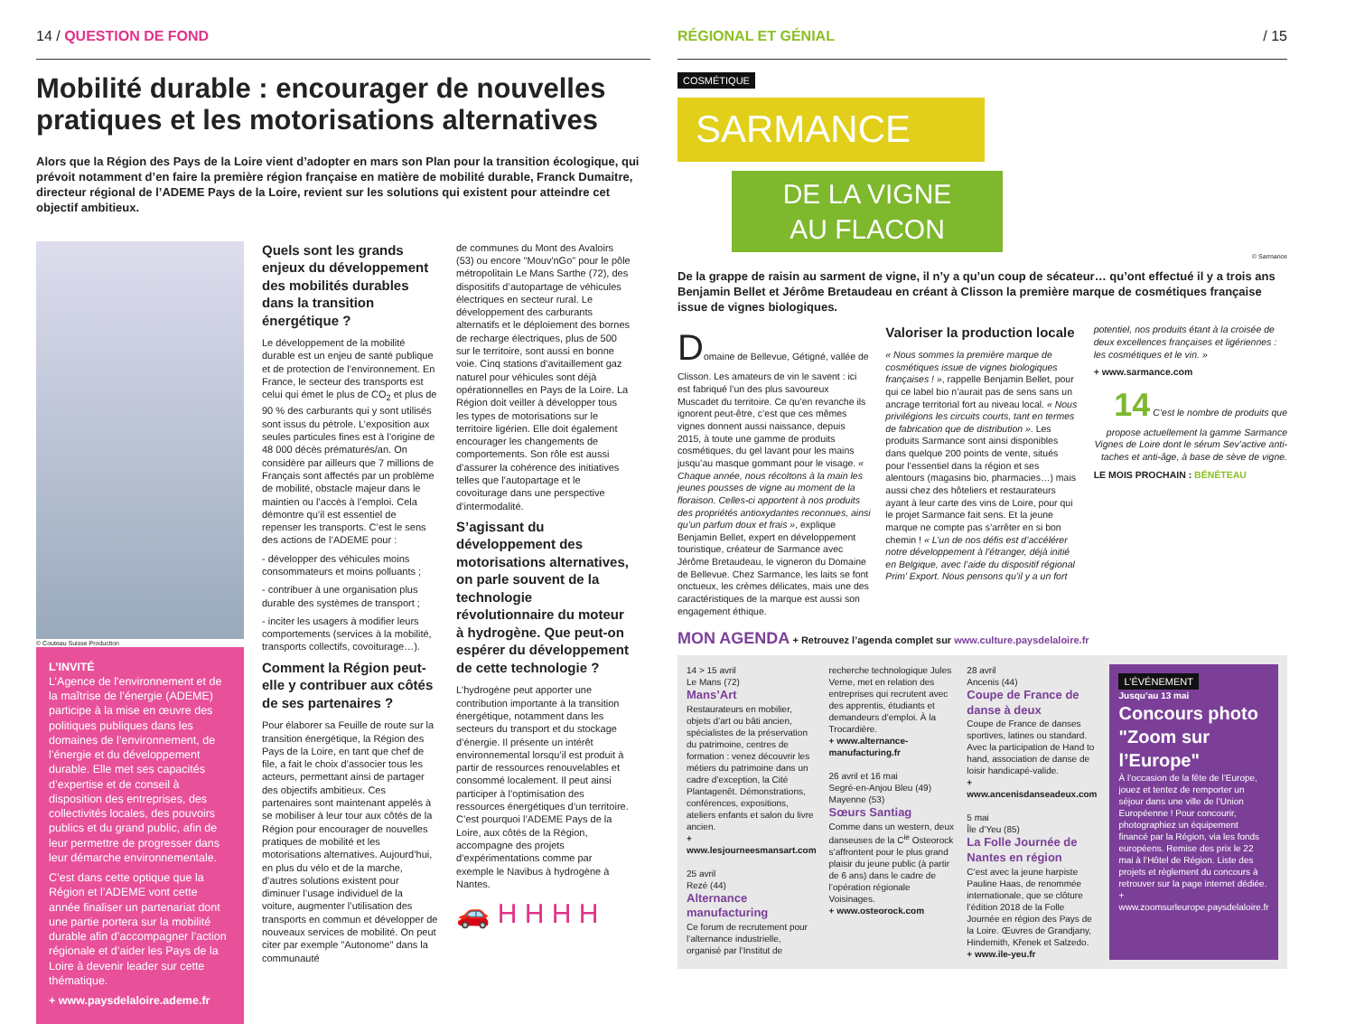14 / QUESTION DE FOND
Mobilité durable : encourager de nouvelles pratiques et les motorisations alternatives
Alors que la Région des Pays de la Loire vient d’adopter en mars son Plan pour la transition écologique, qui prévoit notamment d’en faire la première région française en matière de mobilité durable, Franck Dumaitre, directeur régional de l’ADEME Pays de la Loire, revient sur les solutions qui existent pour atteindre cet objectif ambitieux.
© Couteau Suisse Production
L’INVITÉ
L’Agence de l'environnement et de la maîtrise de l’énergie (ADEME) participe à la mise en œuvre des politiques publiques dans les domaines de l’environnement, de l’énergie et du développement durable. Elle met ses capacités d’expertise et de conseil à disposition des entreprises, des collectivités locales, des pouvoirs publics et du grand public, afin de leur permettre de progresser dans leur démarche environnementale.
C’est dans cette optique que la Région et l’ADEME vont cette année finaliser un partenariat dont une partie portera sur la mobilité durable afin d’accompagner l’action régionale et d’aider les Pays de la Loire à devenir leader sur cette thématique.
+ www.paysdelaloire.ademe.fr
Quels sont les grands enjeux du développement des mobilités durables dans la transition énergétique ?
Le développement de la mobilité durable est un enjeu de santé publique et de protection de l’environnement. En France, le secteur des transports est celui qui émet le plus de CO<sub>2</sub> et plus de 90 % des carburants qui y sont utilisés sont issus du pétrole. L’exposition aux seules particules fines est à l’origine de 48 000 décès prématurés/an. On considère par ailleurs que 7 millions de Français sont affectés par un problème de mobilité, obstacle majeur dans le maintien ou l’accès à l’emploi. Cela démontre qu’il est essentiel de repenser les transports. C’est le sens des actions de l’ADEME pour :
- développer des véhicules moins consommateurs et moins polluants ;
- contribuer à une organisation plus durable des systèmes de transport ;
- inciter les usagers à modifier leurs comportements (services à la mobilité, transports collectifs, covoiturage…).
Comment la Région peut-elle y contribuer aux côtés de ses partenaires ?
Pour élaborer sa Feuille de route sur la transition énergétique, la Région des Pays de la Loire, en tant que chef de file, a fait le choix d’associer tous les acteurs, permettant ainsi de partager des objectifs ambitieux. Ces partenaires sont maintenant appelés à se mobiliser à leur tour aux côtés de la Région pour encourager de nouvelles pratiques de mobilité et les motorisations alternatives. Aujourd’hui, en plus du vélo et de la marche, d’autres solutions existent pour diminuer l’usage individuel de la voiture, augmenter l’utilisation des transports en commun et développer de nouveaux services de mobilité. On peut citer par exemple "Autonome" dans la communauté
de communes du Mont des Avaloirs (53) ou encore "Mouv'nGo" pour le pôle métropolitain Le Mans Sarthe (72), des dispositifs d’autopartage de véhicules électriques en secteur rural. Le développement des carburants alternatifs et le déploiement des bornes de recharge électriques, plus de 500 sur le territoire, sont aussi en bonne voie. Cinq stations d’avitaillement gaz naturel pour véhicules sont déjà opérationnelles en Pays de la Loire. La Région doit veiller à développer tous les types de motorisations sur le territoire ligérien. Elle doit également encourager les changements de comportements. Son rôle est aussi d’assurer la cohérence des initiatives telles que l’autopartage et le covoiturage dans une perspective d’intermodalité.
S’agissant du développement des motorisations alternatives, on parle souvent de la technologie révolutionnaire du moteur à hydrogène. Que peut-on espérer du développement de cette technologie ?
L'hydrogène peut apporter une contribution importante à la transition énergétique, notamment dans les secteurs du transport et du stockage d’énergie. Il présente un intérêt environnemental lorsqu’il est produit à partir de ressources renouvelables et consommé localement. Il peut ainsi participer à l’optimisation des ressources énergétiques d’un territoire. C’est pourquoi l’ADEME Pays de la Loire, aux côtés de la Région, accompagne des projets d’expérimentations comme par exemple le Navibus à hydrogène à Nantes.
🚗 H H H H
RÉGIONAL ET GÉNIAL / 15
COSMÉTIQUE
SARMANCE
DE LA VIGNE AU FLACON
© Sarmance
De la grappe de raisin au sarment de vigne, il n’y a qu’un coup de sécateur… qu’ont effectué il y a trois ans Benjamin Bellet et Jérôme Bretaudeau en créant à Clisson la première marque de cosmétiques française issue de vignes biologiques.
Domaine de Bellevue, Gétigné, vallée de Clisson. Les amateurs de vin le savent : ici est fabriqué l’un des plus savoureux Muscadet du territoire. Ce qu’en revanche ils ignorent peut-être, c’est que ces mêmes vignes donnent aussi naissance, depuis 2015, à toute une gamme de produits cosmétiques, du gel lavant pour les mains jusqu’au masque gommant pour le visage. « Chaque année, nous récoltons à la main les jeunes pousses de vigne au moment de la floraison. Celles-ci apportent à nos produits des propriétés antioxydantes reconnues, ainsi qu’un parfum doux et frais », explique Benjamin Bellet, expert en développement touristique, créateur de Sarmance avec Jérôme Bretaudeau, le vigneron du Domaine de Bellevue. Chez Sarmance, les laits se font onctueux, les crèmes délicates, mais une des caractéristiques de la marque est aussi son engagement éthique.
Valoriser la production locale
« Nous sommes la première marque de cosmétiques issue de vignes biologiques françaises ! », rappelle Benjamin Bellet, pour qui ce label bio n’aurait pas de sens sans un ancrage territorial fort au niveau local. « Nous privilégions les circuits courts, tant en termes de fabrication que de distribution ». Les produits Sarmance sont ainsi disponibles dans quelque 200 points de vente, situés pour l’essentiel dans la région et ses alentours (magasins bio, pharmacies…) mais aussi chez des hôteliers et restaurateurs ayant à leur carte des vins de Loire, pour qui le projet Sarmance fait sens. Et la jeune marque ne compte pas s’arrêter en si bon chemin ! « L’un de nos défis est d’accélérer notre développement à l’étranger, déjà initié en Belgique, avec l’aide du dispositif régional Prim' Export. Nous pensons qu’il y a un fort
potentiel, nos produits étant à la croisée de deux excellences françaises et ligériennes : les cosmétiques et le vin. »
+ www.sarmance.com
14 C’est le nombre de produits que propose actuellement la gamme Sarmance Vignes de Loire dont le sérum Sev’active anti-taches et anti-âge, à base de sève de vigne.
LE MOIS PROCHAIN : BÉNÉTEAU
MON AGENDA + Retrouvez l’agenda complet sur www.culture.paysdelaloire.fr
14 > 15 avril
Le Mans (72)
Mans’Art
Restaurateurs en mobilier, objets d’art ou bâti ancien, spécialistes de la préservation du patrimoine, centres de formation : venez découvrir les métiers du patrimoine dans un cadre d’exception, la Cité Plantagenêt. Démonstrations, conférences, expositions, ateliers enfants et salon du livre ancien.
+ www.lesjourneesmansart.com
25 avril
Rezé (44)
Alternance manufacturing
Ce forum de recrutement pour l’alternance industrielle, organisé par l’Institut de
recherche technologique Jules Verne, met en relation des entreprises qui recrutent avec des apprentis, étudiants et demandeurs d’emploi. À la Trocardière.
+ www.alternance-manufacturing.fr
26 avril et 16 mai
Segré-en-Anjou Bleu (49)
Mayenne (53)
Sœurs Santiag
Comme dans un western, deux danseuses de la C<sup>ie</sup> Osteorock s’affrontent pour le plus grand plaisir du jeune public (à partir de 6 ans) dans le cadre de l’opération régionale Voisinages.
+ www.osteorock.com
28 avril
Ancenis (44)
Coupe de France de danse à deux
Coupe de France de danses sportives, latines ou standard. Avec la participation de Hand to hand, association de danse de loisir handicapé-valide.
+ www.ancenisdanseadeux.com
5 mai
Île d’Yeu (85)
La Folle Journée de Nantes en région
C’est avec la jeune harpiste Pauline Haas, de renommée internationale, que se clôture l’édition 2018 de la Folle Journée en région des Pays de la Loire. Œuvres de Grandjany, Hindemith, Křenek et Salzedo.
+ www.ile-yeu.fr
L’ÉVÉNEMENT
Jusqu’au 13 mai
Concours photo "Zoom sur l’Europe"
À l’occasion de la fête de l’Europe, jouez et tentez de remporter un séjour dans une ville de l’Union Européenne ! Pour concourir, photographiez un équipement financé par la Région, via les fonds européens. Remise des prix le 22 mai à l’Hôtel de Région. Liste des projets et règlement du concours à retrouver sur la page internet dédiée.
+ www.zoomsurleurope.paysdelaloire.fr